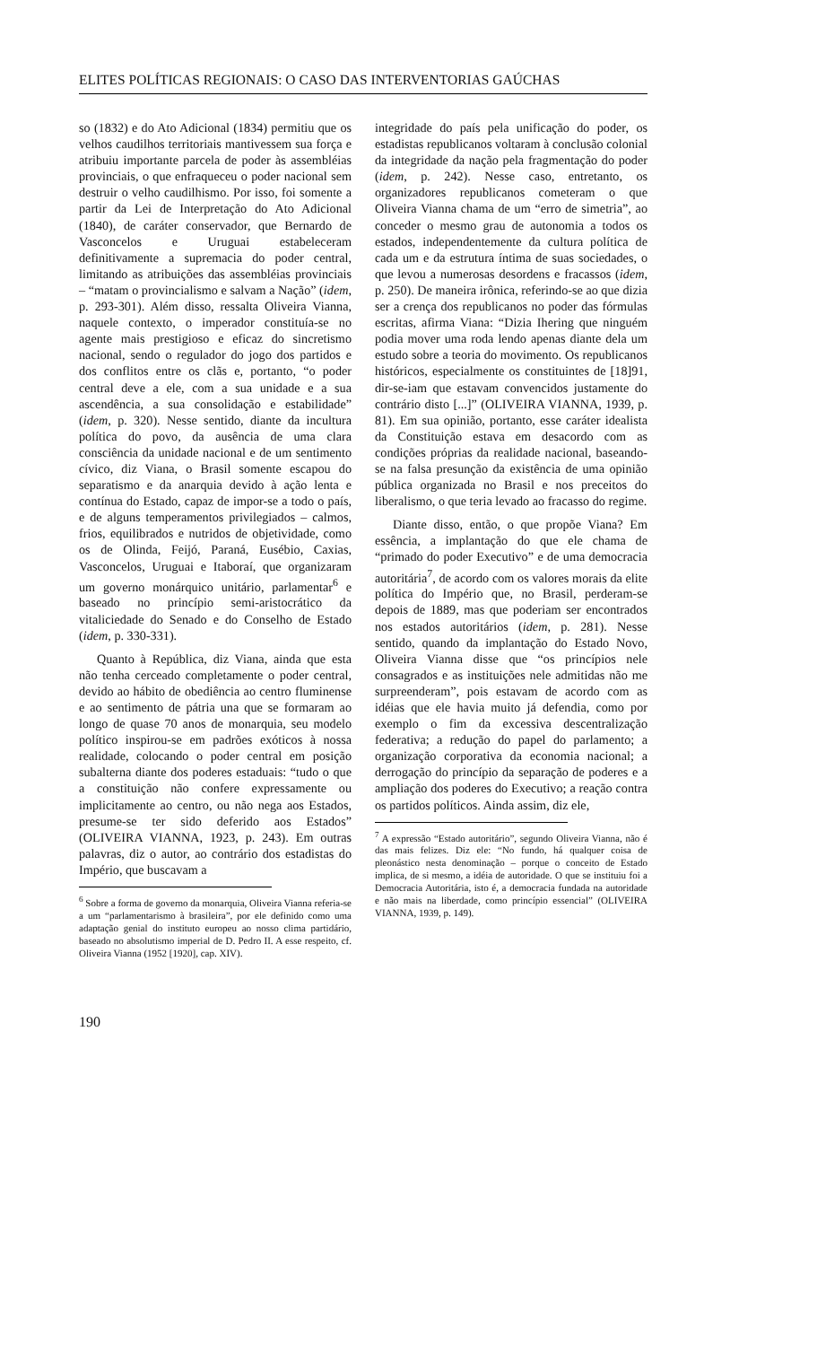ELITES POLÍTICAS REGIONAIS: O CASO DAS INTERVENTORIAS GAÚCHAS
so (1832) e do Ato Adicional (1834) permitiu que os velhos caudilhos territoriais mantivessem sua força e atribuiu importante parcela de poder às assembléias provinciais, o que enfraqueceu o poder nacional sem destruir o velho caudilhismo. Por isso, foi somente a partir da Lei de Interpretação do Ato Adicional (1840), de caráter conservador, que Bernardo de Vasconcelos e Uruguai estabeleceram definitivamente a supremacia do poder central, limitando as atribuições das assembléias provinciais – “matam o provincialismo e salvam a Nação” (idem, p. 293-301). Além disso, ressalta Oliveira Vianna, naquele contexto, o imperador constituía-se no agente mais prestigioso e eficaz do sincretismo nacional, sendo o regulador do jogo dos partidos e dos conflitos entre os clãs e, portanto, “o poder central deve a ele, com a sua unidade e a sua ascendência, a sua consolidação e estabilidade” (idem, p. 320). Nesse sentido, diante da incultura política do povo, da ausência de uma clara consciência da unidade nacional e de um sentimento cívico, diz Viana, o Brasil somente escapou do separatismo e da anarquia devido à ação lenta e contínua do Estado, capaz de impor-se a todo o país, e de alguns temperamentos privilegiados – calmos, frios, equilibrados e nutridos de objetividade, como os de Olinda, Feijó, Paraná, Eusébio, Caxias, Vasconcelos, Uruguai e Itaboraí, que organizaram um governo monárquico unitário, parlamentar<sup>6</sup> e baseado no princípio semi-aristocrático da vitaliciedade do Senado e do Conselho de Estado (idem, p. 330-331).
Quanto à República, diz Viana, ainda que esta não tenha cerceado completamente o poder central, devido ao hábito de obediência ao centro fluminense e ao sentimento de pátria una que se formaram ao longo de quase 70 anos de monarquia, seu modelo político inspirou-se em padrões exóticos à nossa realidade, colocando o poder central em posição subalterna diante dos poderes estaduais: “tudo o que a constituição não confere expressamente ou implicitamente ao centro, ou não nega aos Estados, presume-se ter sido deferido aos Estados” (OLIVEIRA VIANNA, 1923, p. 243). Em outras palavras, diz o autor, ao contrário dos estadistas do Império, que buscavam a
<sup>6</sup> Sobre a forma de governo da monarquia, Oliveira Vianna referia-se a um “parlamentarismo à brasileira”, por ele definido como uma adaptação genial do instituto europeu ao nosso clima partidário, baseado no absolutismo imperial de D. Pedro II. A esse respeito, cf. Oliveira Vianna (1952 [1920], cap. XIV).
integridade do país pela unificação do poder, os estadistas republicanos voltaram à conclusão colonial da integridade da nação pela fragmentação do poder (idem, p. 242). Nesse caso, entretanto, os organizadores republicanos cometeram o que Oliveira Vianna chama de um “erro de simetria”, ao conceder o mesmo grau de autonomia a todos os estados, independentemente da cultura política de cada um e da estrutura íntima de suas sociedades, o que levou a numerosas desordens e fracassos (idem, p. 250). De maneira irônica, referindo-se ao que dizia ser a crença dos republicanos no poder das fórmulas escritas, afirma Viana: “Dizia Ihering que ninguém podia mover uma roda lendo apenas diante dela um estudo sobre a teoria do movimento. Os republicanos históricos, especialmente os constituintes de [18]91, dir-se-iam que estavam convencidos justamente do contrário disto [...]” (OLIVEIRA VIANNA, 1939, p. 81). Em sua opinião, portanto, esse caráter idealista da Constituição estava em desacordo com as condições próprias da realidade nacional, baseando-se na falsa presunção da existência de uma opinião pública organizada no Brasil e nos preceitos do liberalismo, o que teria levado ao fracasso do regime.
Diante disso, então, o que propõe Viana? Em essência, a implantação do que ele chama de “primado do poder Executivo” e de uma democracia autoritária<sup>7</sup>, de acordo com os valores morais da elite política do Império que, no Brasil, perderam-se depois de 1889, mas que poderiam ser encontrados nos estados autoritários (idem, p. 281). Nesse sentido, quando da implantação do Estado Novo, Oliveira Vianna disse que “os princípios nele consagrados e as instituições nele admitidas não me surpreenderam”, pois estavam de acordo com as idéias que ele havia muito já defendia, como por exemplo o fim da excessiva descentralização federativa; a redução do papel do parlamento; a organização corporativa da economia nacional; a derrogação do princípio da separação de poderes e a ampliação dos poderes do Executivo; a reação contra os partidos políticos. Ainda assim, diz ele,
<sup>7</sup> A expressão “Estado autoritário”, segundo Oliveira Vianna, não é das mais felizes. Diz ele: “No fundo, há qualquer coisa de pleonástico nesta denominação – porque o conceito de Estado implica, de si mesmo, a idéia de autoridade. O que se instituiu foi a Democracia Autoritária, isto é, a democracia fundada na autoridade e não mais na liberdade, como princípio essencial” (OLIVEIRA VIANNA, 1939, p. 149).
190